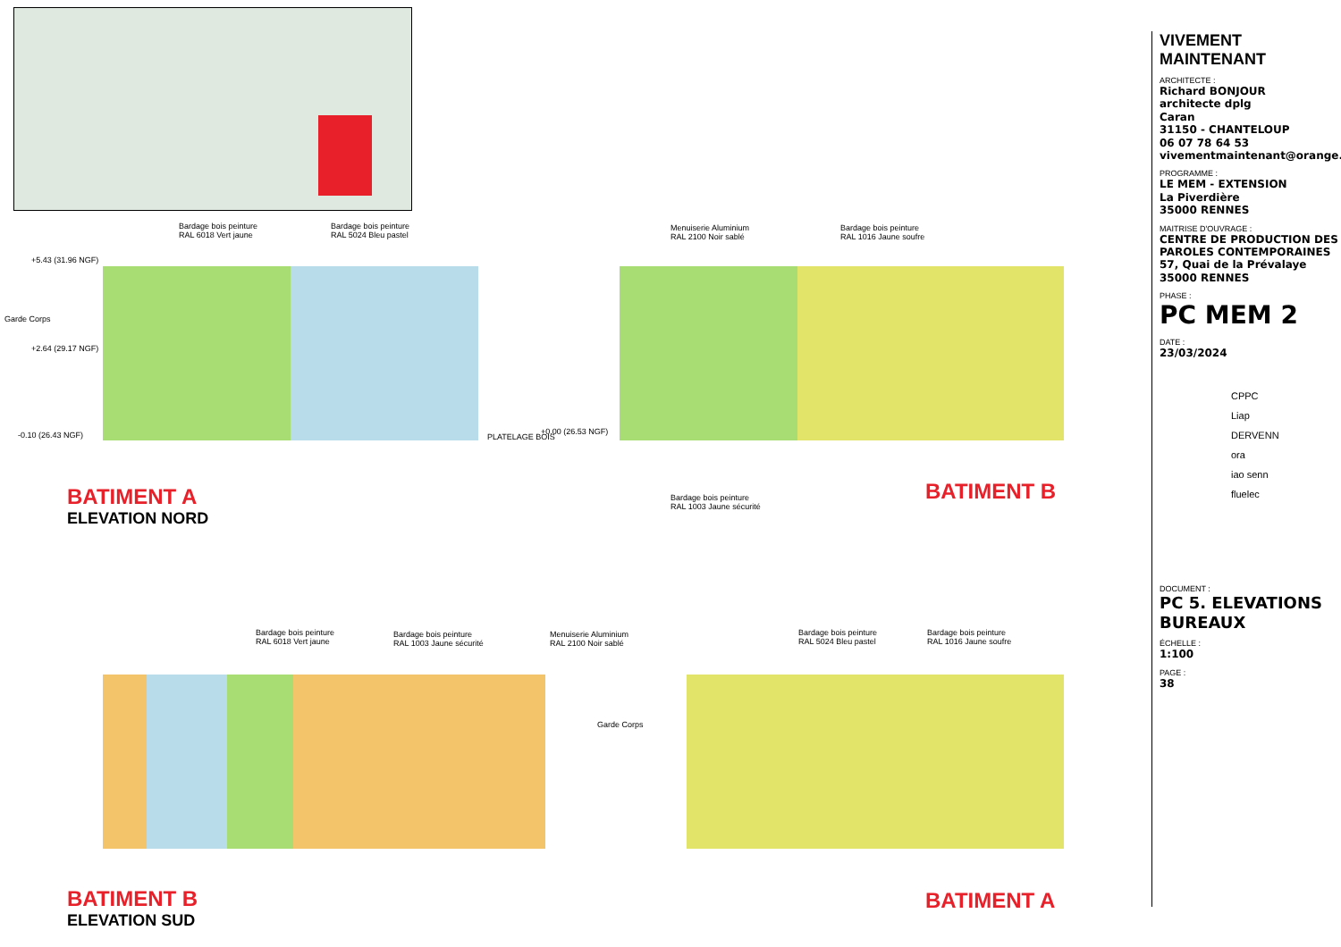Bardage bois peinture
RAL 6018 Vert jaune
Bardage bois peinture
RAL 5024 Bleu pastel
Menuiserie Aluminium
RAL 2100 Noir sablé
Bardage bois peinture
RAL 1016 Jaune soufre
Garde Corps
+5.43 (31.96 NGF)
+2.64 (29.17 NGF)
-0.10 (26.43 NGF) PLATELAGE BOIS
+0.00 (26.53 NGF)
Bardage bois peinture
RAL 1003 Jaune sécurité
BATIMENT A
ELEVATION NORD
BATIMENT B
Bardage bois peinture
RAL 6018 Vert jaune
Bardage bois peinture
RAL 1003 Jaune sécurité
Menuiserie Aluminium
RAL 2100 Noir sablé
Bardage bois peinture
RAL 5024 Bleu pastel
Bardage bois peinture
RAL 1016 Jaune soufre
Garde Corps
BATIMENT B
ELEVATION SUD
BATIMENT A
VIVEMENT MAINTENANT
ARCHITECTE :
Richard BONJOUR
architecte dplg
Caran
31150 - CHANTELOUP
06 07 78 64 53
vivementmaintenant@orange.fr
PROGRAMME :
LE MEM - EXTENSION
La Piverdière
35000 RENNES
MAITRISE D'OUVRAGE :
CENTRE DE PRODUCTION DES PAROLES CONTEMPORAINES
57, Quai de la Prévalaye
35000 RENNES
PHASE :
PC MEM 2
DATE :
23/03/2024
CPPC
Liap
DERVENN
ora
iao senn
fluelec
DOCUMENT :
PC 5. ELEVATIONS BUREAUX
ÉCHELLE :
1:100
PAGE :
38